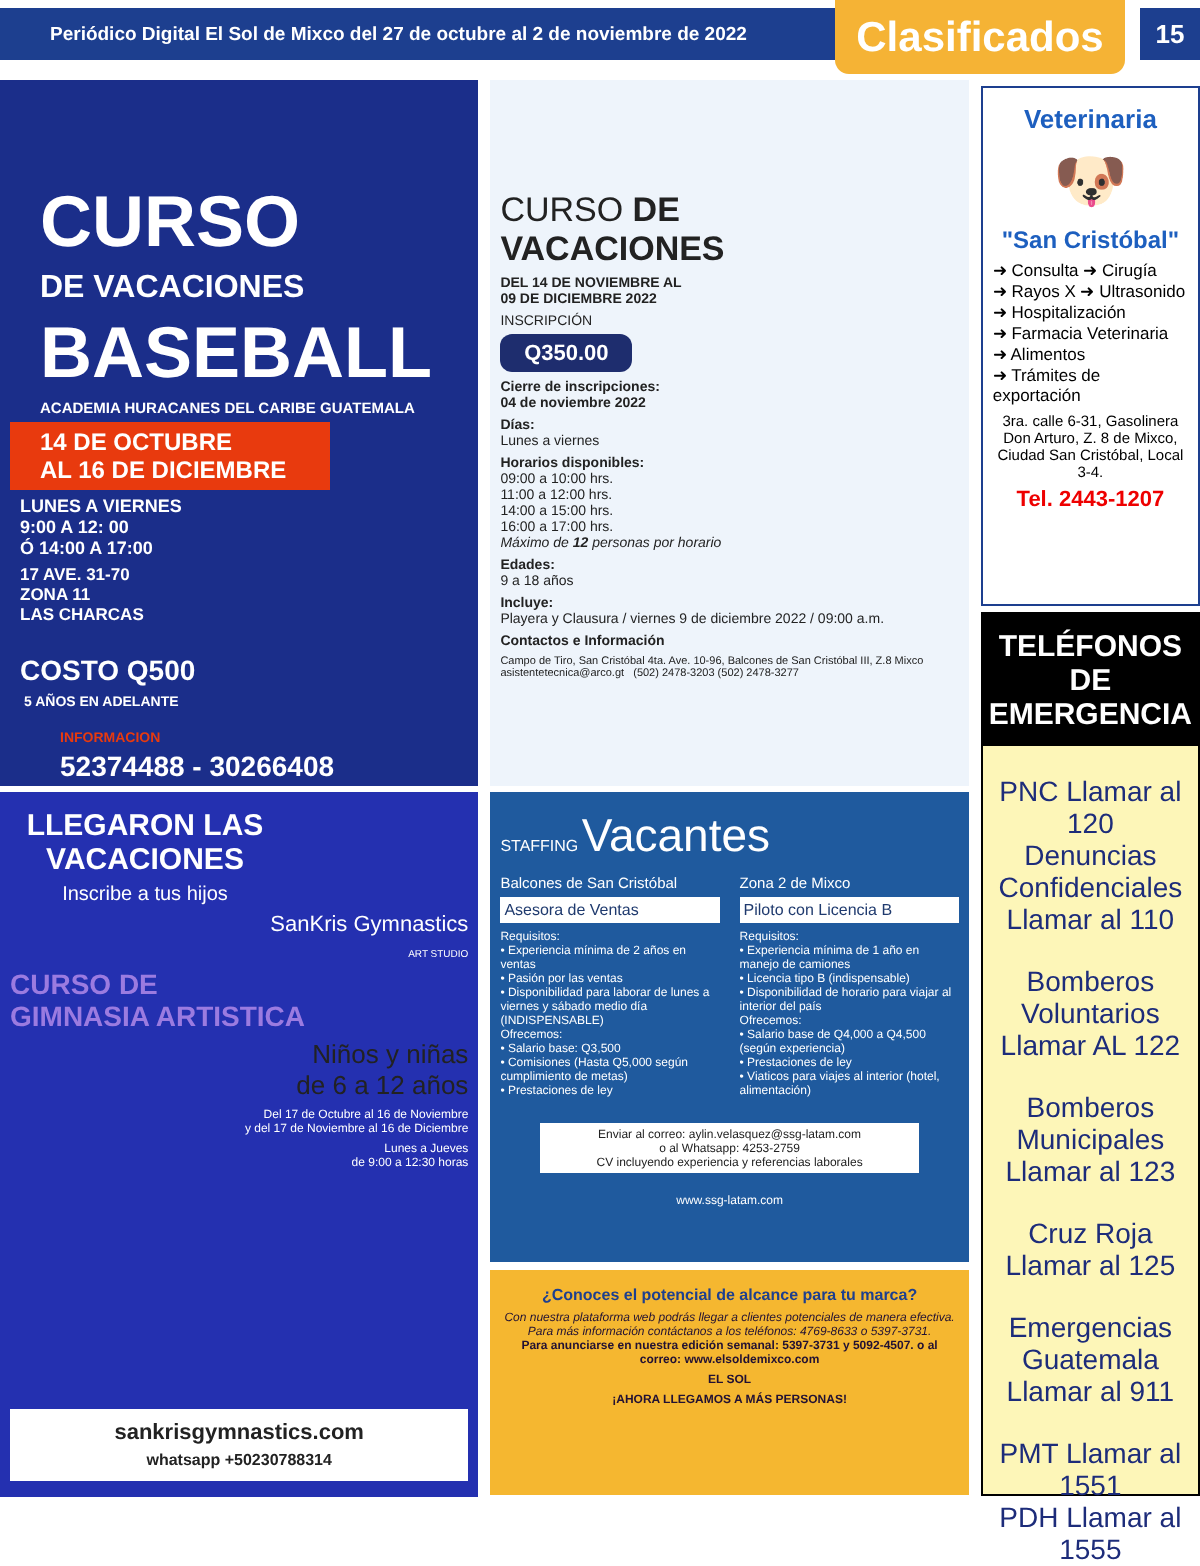Periódico Digital El Sol de Mixco del 27 de octubre al 2 de noviembre de 2022
Clasificados
15
CURSO
DE VACACIONES
BASEBALL
ACADEMIA HURACANES DEL CARIBE GUATEMALA
14 DE OCTUBRE
AL 16 DE DICIEMBRE
LUNES A VIERNES
9:00 A 12: 00
Ó 14:00 A 17:00
17 AVE. 31-70
ZONA 11
LAS CHARCAS
COSTO Q500
5 AÑOS EN ADELANTE
INFORMACION
52374488 - 30266408
LLEGARON LAS VACACIONES
Inscribe a tus hijos
SanKris Gymnastics
ART STUDIO
CURSO DE
GIMNASIA ARTISTICA
Niños y niñas
de 6 a 12 años
Del 17 de Octubre al 16 de Noviembre
y del 17 de Noviembre al 16 de Diciembre
Lunes a Jueves
de 9:00 a 12:30 horas
sankrisgymnastics.com
whatsapp +50230788314
CURSO DE
VACACIONES
DEL 14 DE NOVIEMBRE AL
09 DE DICIEMBRE 2022
INSCRIPCIÓN
Q350.00
Cierre de inscripciones:
04 de noviembre 2022
Días:
Lunes a viernes
Horarios disponibles:
09:00 a 10:00 hrs.
11:00 a 12:00 hrs.
14:00 a 15:00 hrs.
16:00 a 17:00 hrs.
Máximo de 12 personas por horario
Edades:
9 a 18 años
Incluye:
Playera y Clausura / viernes 9 de diciembre 2022 / 09:00 a.m.
Contactos e Información
Campo de Tiro, San Cristóbal 4ta. Ave. 10-96, Balcones de San Cristóbal III, Z.8 Mixco asistentetecnica@arco.gt (502) 2478-3203 (502) 2478-3277
STAFFING Vacantes
Balcones de San Cristóbal
Asesora de Ventas
Requisitos:
• Experiencia mínima de 2 años en ventas
• Pasión por las ventas
• Disponibilidad para laborar de lunes a viernes y sábado medio día (INDISPENSABLE)
Ofrecemos:
• Salario base: Q3,500
• Comisiones (Hasta Q5,000 según cumplimiento de metas)
• Prestaciones de ley
Zona 2 de Mixco
Piloto con Licencia B
Requisitos:
• Experiencia mínima de 1 año en manejo de camiones
• Licencia tipo B (indispensable)
• Disponibilidad de horario para viajar al interior del país
Ofrecemos:
• Salario base de Q4,000 a Q4,500 (según experiencia)
• Prestaciones de ley
• Viaticos para viajes al interior (hotel, alimentación)
Enviar al correo: aylin.velasquez@ssg-latam.com
o al Whatsapp: 4253-2759
CV incluyendo experiencia y referencias laborales
www.ssg-latam.com
¿Conoces el potencial de alcance para tu marca?
Con nuestra plataforma web podrás llegar a clientes potenciales de manera efectiva. Para más información contáctanos a los teléfonos: 4769-8633 o 5397-3731.
Para anunciarse en nuestra edición semanal: 5397-3731 y 5092-4507. o al correo: www.elsoldemixco.com
EL SOL
¡AHORA LLEGAMOS A MÁS PERSONAS!
Veterinaria
🐶
"San Cristóbal"
➜ Consulta ➜ Cirugía
➜ Rayos X ➜ Ultrasonido
➜ Hospitalización
➜ Farmacia Veterinaria
➜ Alimentos
➜ Trámites de exportación
3ra. calle 6-31, Gasolinera Don Arturo, Z. 8 de Mixco, Ciudad San Cristóbal, Local 3-4.
Tel. 2443-1207
TELÉFONOS
DE EMERGENCIA
PNC Llamar al 120
Denuncias Confidenciales
Llamar al 110
Bomberos Voluntarios
Llamar AL 122
Bomberos Municipales
Llamar al 123
Cruz Roja
Llamar al 125
Emergencias Guatemala
Llamar al 911
PMT Llamar al 1551
PDH Llamar al 1555